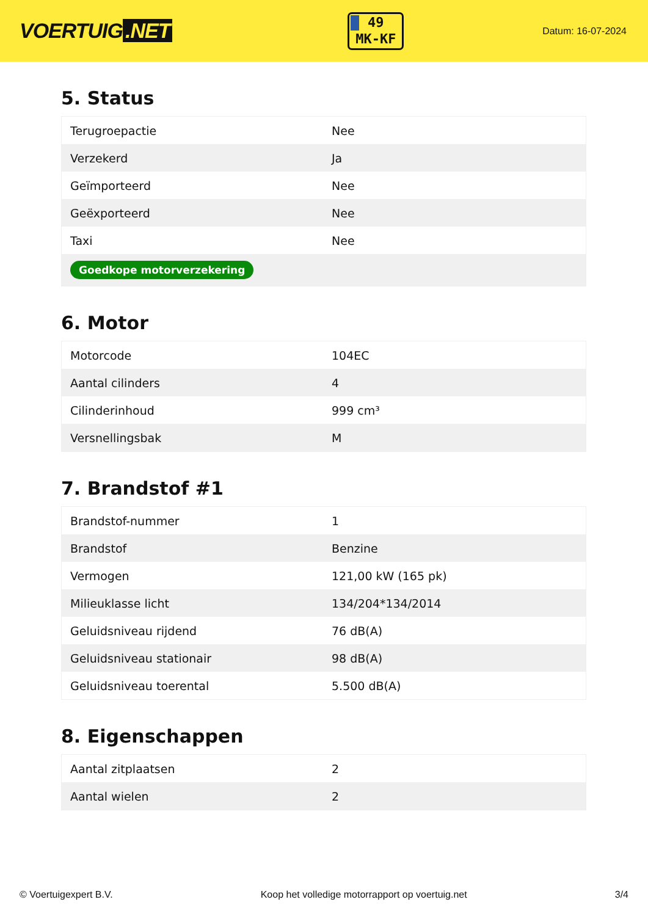VOERTUIG.NET
49
MK-KF
Datum: 16-07-2024
5. Status
| Terugroepactie | Nee |
| Verzekerd | Ja |
| Geïmporteerd | Nee |
| Geëxporteerd | Nee |
| Taxi | Nee |
| Goedkope motorverzekering | |
6. Motor
| Motorcode | 104EC |
| Aantal cilinders | 4 |
| Cilinderinhoud | 999 cm³ |
| Versnellingsbak | M |
7. Brandstof #1
| Brandstof-nummer | 1 |
| Brandstof | Benzine |
| Vermogen | 121,00 kW (165 pk) |
| Milieuklasse licht | 134/204*134/2014 |
| Geluidsniveau rijdend | 76 dB(A) |
| Geluidsniveau stationair | 98 dB(A) |
| Geluidsniveau toerental | 5.500 dB(A) |
8. Eigenschappen
| Aantal zitplaatsen | 2 |
| Aantal wielen | 2 |
© Voertuigexpert B.V. Koop het volledige motorrapport op voertuig.net 3/4